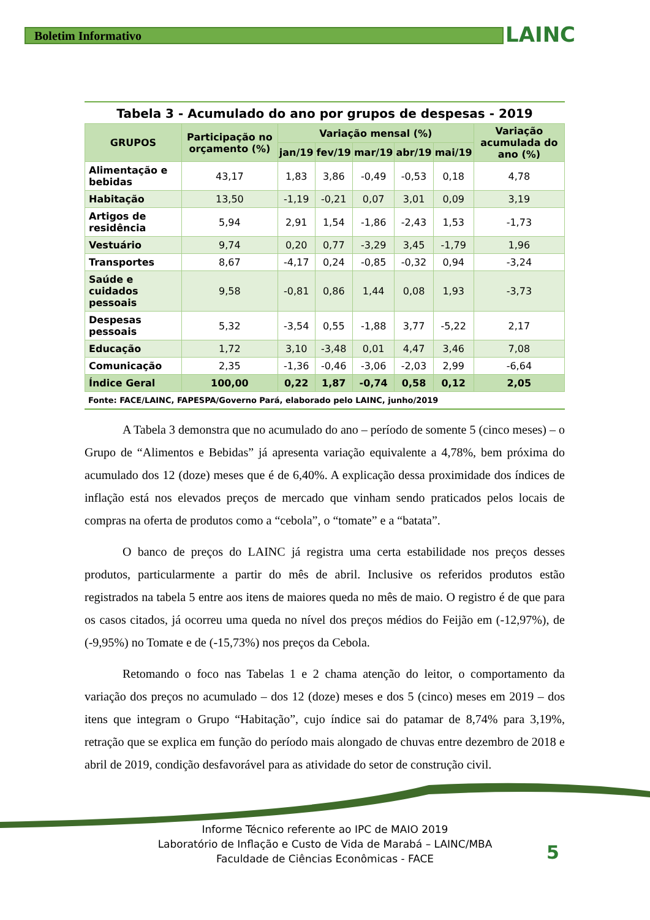Boletim Informativo LAINC
Tabela 3 - Acumulado do ano por grupos de despesas - 2019
| GRUPOS | Participação no orçamento (%) | Variação mensal (%) | | | | | Variação acumulada do ano (%) |
| --- | --- | --- | --- | --- | --- | --- | --- |
| | | jan/19 | fev/19 | mar/19 | abr/19 | mai/19 | |
| Alimentação e bebidas | 43,17 | 1,83 | 3,86 | -0,49 | -0,53 | 0,18 | 4,78 |
| Habitação | 13,50 | -1,19 | -0,21 | 0,07 | 3,01 | 0,09 | 3,19 |
| Artigos de residência | 5,94 | 2,91 | 1,54 | -1,86 | -2,43 | 1,53 | -1,73 |
| Vestuário | 9,74 | 0,20 | 0,77 | -3,29 | 3,45 | -1,79 | 1,96 |
| Transportes | 8,67 | -4,17 | 0,24 | -0,85 | -0,32 | 0,94 | -3,24 |
| Saúde e cuidados pessoais | 9,58 | -0,81 | 0,86 | 1,44 | 0,08 | 1,93 | -3,73 |
| Despesas pessoais | 5,32 | -3,54 | 0,55 | -1,88 | 3,77 | -5,22 | 2,17 |
| Educação | 1,72 | 3,10 | -3,48 | 0,01 | 4,47 | 3,46 | 7,08 |
| Comunicação | 2,35 | -1,36 | -0,46 | -3,06 | -2,03 | 2,99 | -6,64 |
| Índice Geral | 100,00 | 0,22 | 1,87 | -0,74 | 0,58 | 0,12 | 2,05 |
Fonte: FACE/LAINC, FAPESPA/Governo Pará, elaborado pelo LAINC, junho/2019
A Tabela 3 demonstra que no acumulado do ano – período de somente 5 (cinco meses) – o Grupo de “Alimentos e Bebidas” já apresenta variação equivalente a 4,78%, bem próxima do acumulado dos 12 (doze) meses que é de 6,40%. A explicação dessa proximidade dos índices de inflação está nos elevados preços de mercado que vinham sendo praticados pelos locais de compras na oferta de produtos como a “cebola”, o “tomate” e a “batata”.
O banco de preços do LAINC já registra uma certa estabilidade nos preços desses produtos, particularmente a partir do mês de abril. Inclusive os referidos produtos estão registrados na tabela 5 entre aos itens de maiores queda no mês de maio. O registro é de que para os casos citados, já ocorreu uma queda no nível dos preços médios do Feijão em (-12,97%), de (-9,95%) no Tomate e de (-15,73%) nos preços da Cebola.
Retomando o foco nas Tabelas 1 e 2 chama atenção do leitor, o comportamento da variação dos preços no acumulado – dos 12 (doze) meses e dos 5 (cinco) meses em 2019 – dos itens que integram o Grupo “Habitação”, cujo índice sai do patamar de 8,74% para 3,19%, retração que se explica em função do período mais alongado de chuvas entre dezembro de 2018 e abril de 2019, condição desfavorável para as atividade do setor de construção civil.
Informe Técnico referente ao IPC de MAIO 2019
Laboratório de Inflação e Custo de Vida de Marabá – LAINC/MBA
Faculdade de Ciências Econômicas - FACE
5